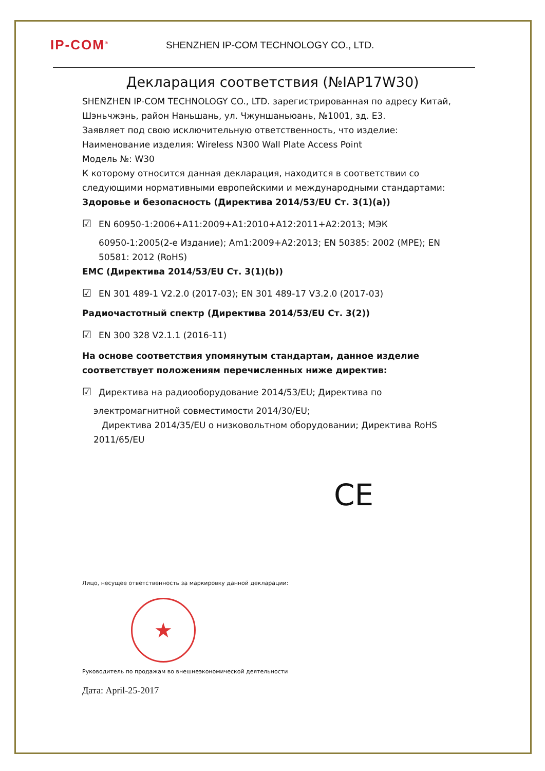IP-COM<sup>®</sup>
SHENZHEN IP-COM TECHNOLOGY CO., LTD.
Декларация соответствия (№IAP17W30)
SHENZHEN IP-COM TECHNOLOGY CO., LTD. зарегистрированная по адресу Китай, Шэньчжэнь, район Наньшань, ул. Чжуншаньюань, №1001, зд. E3.
Заявляет под свою исключительную ответственность, что изделие:
Наименование изделия: Wireless N300 Wall Plate Access Point
Модель №: W30
К которому относится данная декларация, находится в соответствии со следующими нормативными европейскими и международными стандартами:
Здоровье и безопасность (Директива 2014/53/EU Ст. 3(1)(a))
☑ EN 60950-1:2006+A11:2009+A1:2010+A12:2011+A2:2013; МЭК
60950-1:2005(2-е Издание); Am1:2009+A2:2013; EN 50385: 2002 (MPE); EN 50581: 2012 (RoHS)
EMC (Директива 2014/53/EU Ст. 3(1)(b))
☑ EN 301 489-1 V2.2.0 (2017-03); EN 301 489-17 V3.2.0 (2017-03)
Радиочастотный спектр (Директива 2014/53/EU Ст. 3(2))
☑ EN 300 328 V2.1.1 (2016-11)
На основе соответствия упомянутым стандартам, данное изделие соответствует положениям перечисленных ниже директив:
☑ Директива на радиооборудование 2014/53/EU; Директива по
электромагнитной совместимости 2014/30/EU;
Директива 2014/35/EU о низковольтном оборудовании; Директива RoHS 2011/65/EU
CE
Лицо, несущее ответственность за маркировку данной декларации:
★
Руководитель по продажам во внешнеэкономической деятельности
Дата: April-25-2017